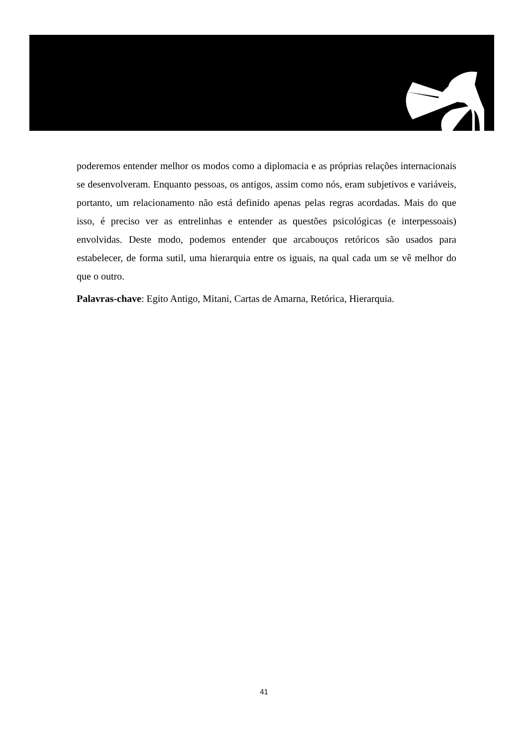poderemos entender melhor os modos como a diplomacia e as próprias relações internacionais se desenvolveram. Enquanto pessoas, os antigos, assim como nós, eram subjetivos e variáveis, portanto, um relacionamento não está definido apenas pelas regras acordadas. Mais do que isso, é preciso ver as entrelinhas e entender as questões psicológicas (e interpessoais) envolvidas. Deste modo, podemos entender que arcabouços retóricos são usados para estabelecer, de forma sutil, uma hierarquia entre os iguais, na qual cada um se vê melhor do que o outro.
Palavras-chave: Egito Antigo, Mitani, Cartas de Amarna, Retórica, Hierarquia.
41